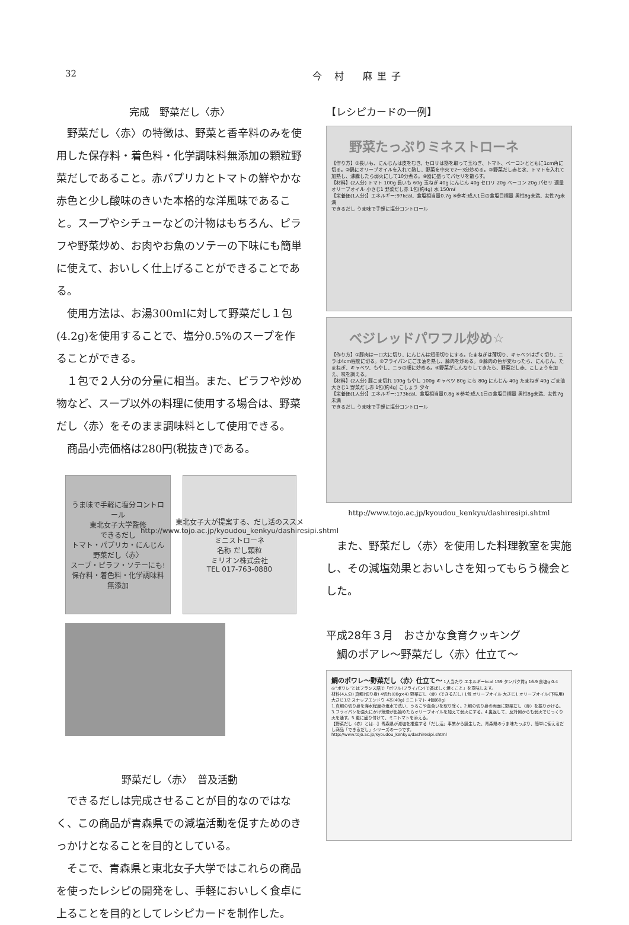32
今 村　麻里子
完成　野菜だし〈赤〉
野菜だし〈赤〉の特徴は、野菜と香辛料のみを使用した保存料・着色料・化学調味料無添加の顆粒野菜だしであること。赤パプリカとトマトの鮮やかな赤色と少し酸味のきいた本格的な洋風味であること。スープやシチューなどの汁物はもちろん、ピラフや野菜炒め、お肉やお魚のソテーの下味にも簡単に使えて、おいしく仕上げることができることである。
使用方法は、お湯300mlに対して野菜だし１包(4.2g)を使用することで、塩分0.5%のスープを作ることができる。
１包で２人分の分量に相当。また、ピラフや炒め物など、スープ以外の料理に使用する場合は、野菜だし〈赤〉をそのまま調味料として使用できる。
商品小売価格は280円(税抜き)である。
うま味で手軽に塩分コントロール
東北女子大学監修
できるだし
トマト・パプリカ・にんじん
野菜だし〈赤〉
スープ・ピラフ・ソテーにも!
保存料・着色料・化学調味料無添加
東北女子大が提案する、だし活のススメ
http://www.tojo.ac.jp/kyoudou_kenkyu/dashiresipi.shtml
ミニストローネ
名称 だし顆粒
ミリオン株式会社
TEL 017-763-0880
野菜だし〈赤〉　普及活動
できるだしは完成させることが目的なのではなく、この商品が青森県での減塩活動を促すためのきっかけとなることを目的としている。
そこで、青森県と東北女子大学ではこれらの商品を使ったレシピの開発をし、手軽においしく食卓に上ることを目的としてレシピカードを制作した。
【レシピカードの一例】
野菜たっぷりミネストローネ
【作り方】①長いも、にんじんは皮をむき、セロリは筋を取って玉ねぎ、トマト、ベーコンとともに1cm角に切る。②鍋にオリーブオイルを入れて熱し、野菜を中火で2～3分炒める。③野菜だし赤と水、トマトを入れて加熱し、沸騰したら弱火にして10分煮る。④器に盛ってパセリを散らす。
【材料】(2人分) トマト 100g 長いも 60g 玉ねぎ 40g にんじん 40g セロリ 20g ベーコン 20g パセリ 適量 オリーブオイル 小さじ1 野菜だし赤 1包(約4g) 水 150mℓ
【栄養価(1人分)】エネルギー:97kcal、食塩相当量0.7g ※参考:成人1日の食塩目標量 男性8g未満、女性7g未満
できるだし うま味で手軽に塩分コントロール
ベジレッドパワフル炒め☆
【作り方】①豚肉は一口大に切り、にんじんは短冊切りにする。たまねぎは薄切り、キャベツはざく切り、ニラは4cm程度に切る。②フライパンにごま油を熱し、豚肉を炒める。③豚肉の色が変わったら、にんじん、たまねぎ、キャベツ、もやし、ニラの順に炒める。④野菜がしんなりしてきたら、野菜だし赤、こしょうを加え、味を調える。
【材料】(2人分) 豚こま切れ 100g もやし 100g キャベツ 80g にら 80g にんじん 40g たまねぎ 40g ごま油 大さじ1 野菜だし赤 1包(約4g) こしょう 少々
【栄養価(1人分)】エネルギー:173kcal、食塩相当量0.8g ※参考:成人1日の食塩目標量 男性8g未満、女性7g未満
できるだし うま味で手軽に塩分コントロール
http://www.tojo.ac.jp/kyoudou_kenkyu/dashiresipi.shtml
また、野菜だし〈赤〉を使用した料理教室を実施し、その減塩効果とおいしさを知ってもらう機会とした。
平成28年３月　おさかな食育クッキング
　鯛のポアレ～野菜だし〈赤〉仕立て～
鯛のポワレ～野菜だし〈赤〉仕立て～ 1人当たり エネルギーkcal 159 タンパク質g 16.9 食塩g 0.4
◎“ポワレ”とはフランス語で「ポワル(フライパン)で香ばしく焼くこと」を意味します。
材料(4人分) 真鯛(切り身) 4切れ(80g×4) 野菜だし〈赤〉(できるだし) 1包 オリーブオイル 大さじ1 オリーブオイル(下味用) 大さじ1/2 スナップエンドウ 4本(40g) ミニトマト 4個(60g)
1.真鯛の切り身を海水程度の塩水で洗い、うろこや血合いを取り除く。2.鯛の切り身の両面に野菜だし〈赤〉を振りかける。3.フライパンを強火にかけ薄煙が出始めたらオリーブオイルを加えて弱火にする。4.裏返して、反対側からも弱火でじっくり火を通す。5.更に盛り付けて、ミニトマトを添える。
【野菜だし〈赤〉とは…】青森県が減塩を推進する「だし活」事業から誕生した、青森県のうま味たっぷり、簡単に使えるだし商品「できるだし」シリーズの一つです。
http://www.tojo.ac.jp/kyoudou_kenkyu/dashiresipi.shtml